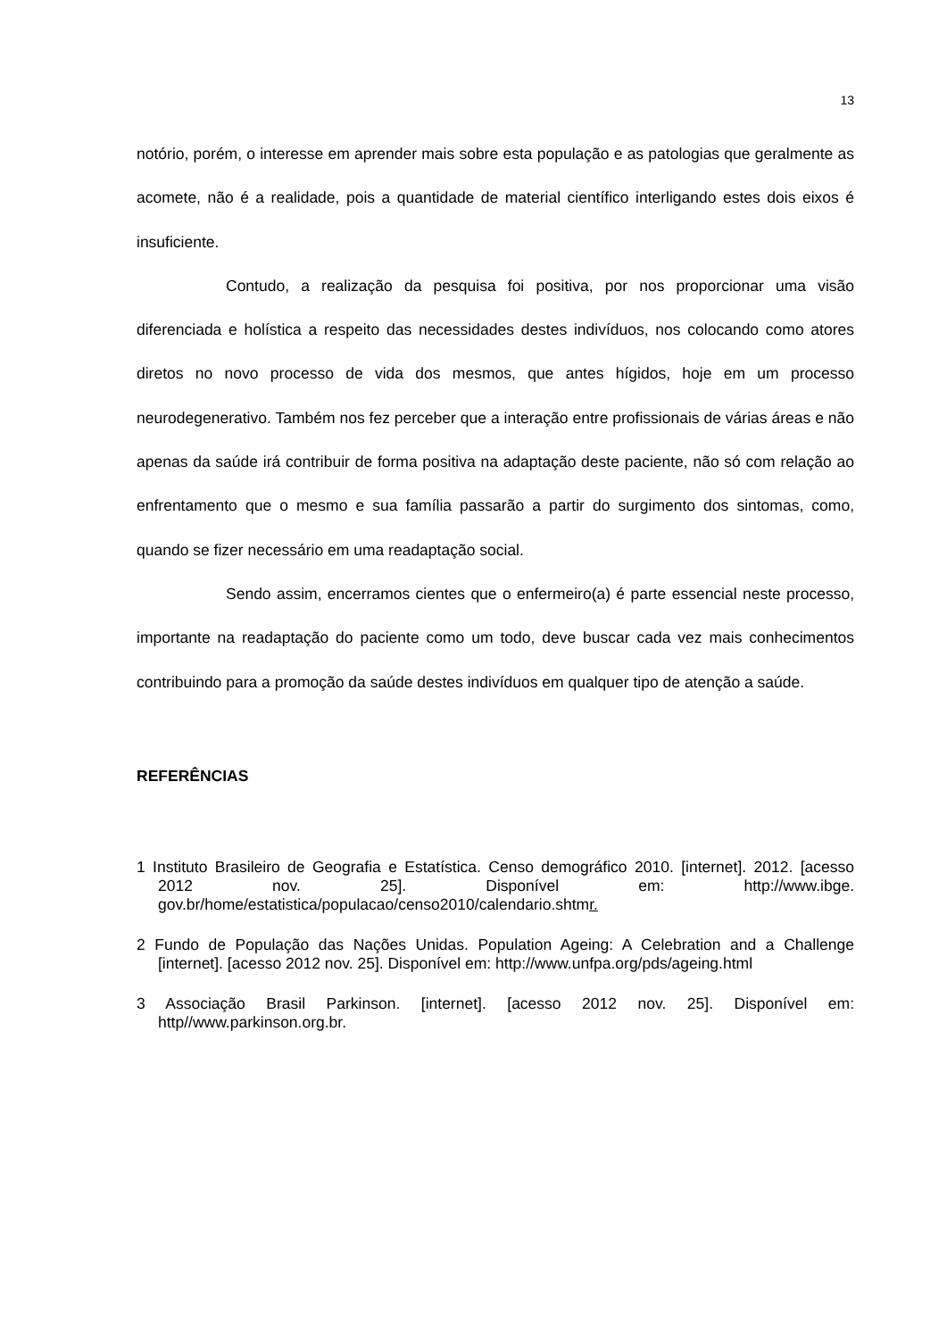13
notório, porém, o interesse em aprender mais sobre esta população e as patologias que geralmente as acomete, não é a realidade, pois a quantidade de material científico interligando estes dois eixos é insuficiente.
Contudo, a realização da pesquisa foi positiva, por nos proporcionar uma visão diferenciada e holística a respeito das necessidades destes indivíduos, nos colocando como atores diretos no novo processo de vida dos mesmos, que antes hígidos, hoje em um processo neurodegenerativo. Também nos fez perceber que a interação entre profissionais de várias áreas e não apenas da saúde irá contribuir de forma positiva na adaptação deste paciente, não só com relação ao enfrentamento que o mesmo e sua família passarão a partir do surgimento dos sintomas, como, quando se fizer necessário em uma readaptação social.
Sendo assim, encerramos cientes que o enfermeiro(a) é parte essencial neste processo, importante na readaptação do paciente como um todo, deve buscar cada vez mais conhecimentos contribuindo para a promoção da saúde destes indivíduos em qualquer tipo de atenção a saúde.
REFERÊNCIAS
1 Instituto Brasileiro de Geografia e Estatística. Censo demográfico 2010. [internet]. 2012. [acesso 2012 nov. 25]. Disponível em: http://www.ibge. gov.br/home/estatistica/populacao/censo2010/calendario.shtmr.
2 Fundo de População das Nações Unidas. Population Ageing: A Celebration and a Challenge [internet]. [acesso 2012 nov. 25]. Disponível em: http://www.unfpa.org/pds/ageing.html
3 Associação Brasil Parkinson. [internet]. [acesso 2012 nov. 25]. Disponível em: http//www.parkinson.org.br.